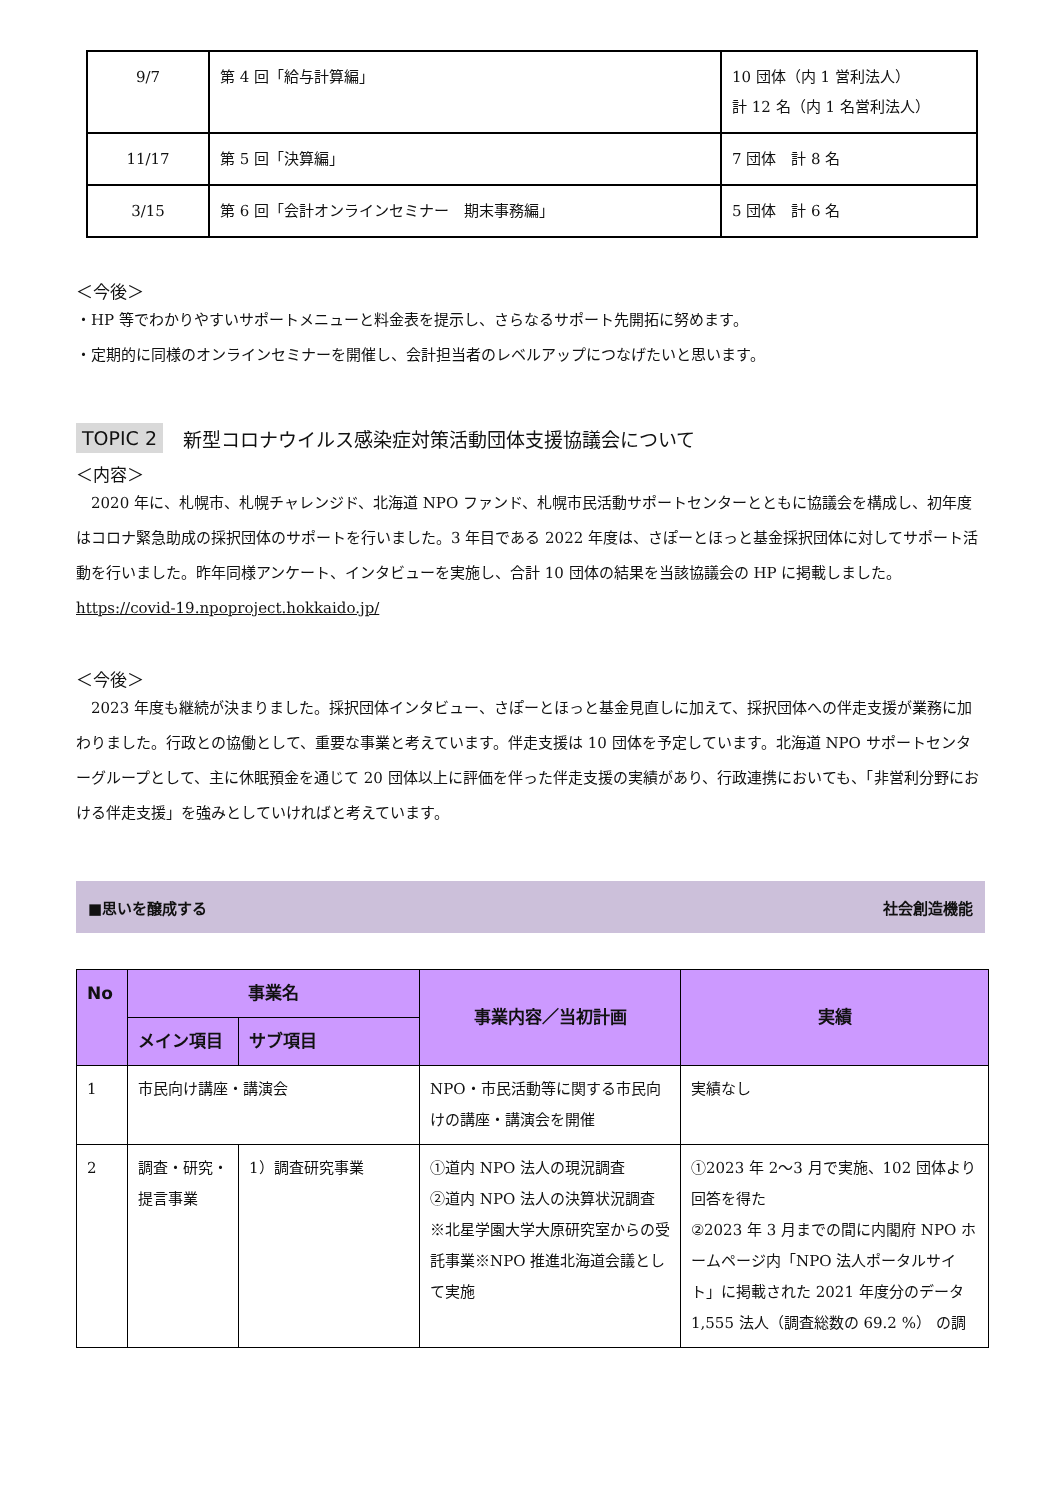| 9/7 | 第 4 回「給与計算編」 | 10 団体（内 1 営利法人） 計 12 名（内 1 名営利法人） |
| 11/17 | 第 5 回「決算編」 | 7 団体 計 8 名 |
| 3/15 | 第 6 回「会計オンラインセミナー 期末事務編」 | 5 団体 計 6 名 |
＜今後＞
・HP 等でわかりやすいサポートメニューと料金表を提示し、さらなるサポート先開拓に努めます。
・定期的に同様のオンラインセミナーを開催し、会計担当者のレベルアップにつなげたいと思います。
TOPIC 2 新型コロナウイルス感染症対策活動団体支援協議会について
＜内容＞
　2020 年に、札幌市、札幌チャレンジド、北海道 NPO ファンド、札幌市民活動サポートセンターとともに協議会を構成し、初年度はコロナ緊急助成の採択団体のサポートを行いました。3 年目である 2022 年度は、さぽーとほっと基金採択団体に対してサポート活動を行いました。昨年同様アンケート、インタビューを実施し、合計 10 団体の結果を当該協議会の HP に掲載しました。
https://covid-19.npoproject.hokkaido.jp/
＜今後＞
　2023 年度も継続が決まりました。採択団体インタビュー、さぽーとほっと基金見直しに加えて、採択団体への伴走支援が業務に加わりました。行政との協働として、重要な事業と考えています。伴走支援は 10 団体を予定しています。北海道 NPO サポートセンターグループとして、主に休眠預金を通じて 20 団体以上に評価を伴った伴走支援の実績があり、行政連携においても、「非営利分野における伴走支援」を強みとしていければと考えています。
■思いを醸成する 社会創造機能
| No | 事業名 | | 事業内容／当初計画 | 実績 |
| --- | --- | --- | --- | --- |
| | メイン項目 | サブ項目 | | |
| 1 | 市民向け講座・講演会 | | NPO・市民活動等に関する市民向けの講座・講演会を開催 | 実績なし |
| 2 | 調査・研究・提言事業 | 1）調査研究事業 | ①道内 NPO 法人の現況調査 ②道内 NPO 法人の決算状況調査 ※北星学園大学大原研究室からの受託事業※NPO 推進北海道会議として実施 | ①2023 年 2～3 月で実施、102 団体より回答を得た ②2023 年 3 月までの間に内閣府 NPO ホームページ内「NPO 法人ポータルサイト」に掲載された 2021 年度分のデータ 1,555 法人（調査総数の 69.2 %） の調 |